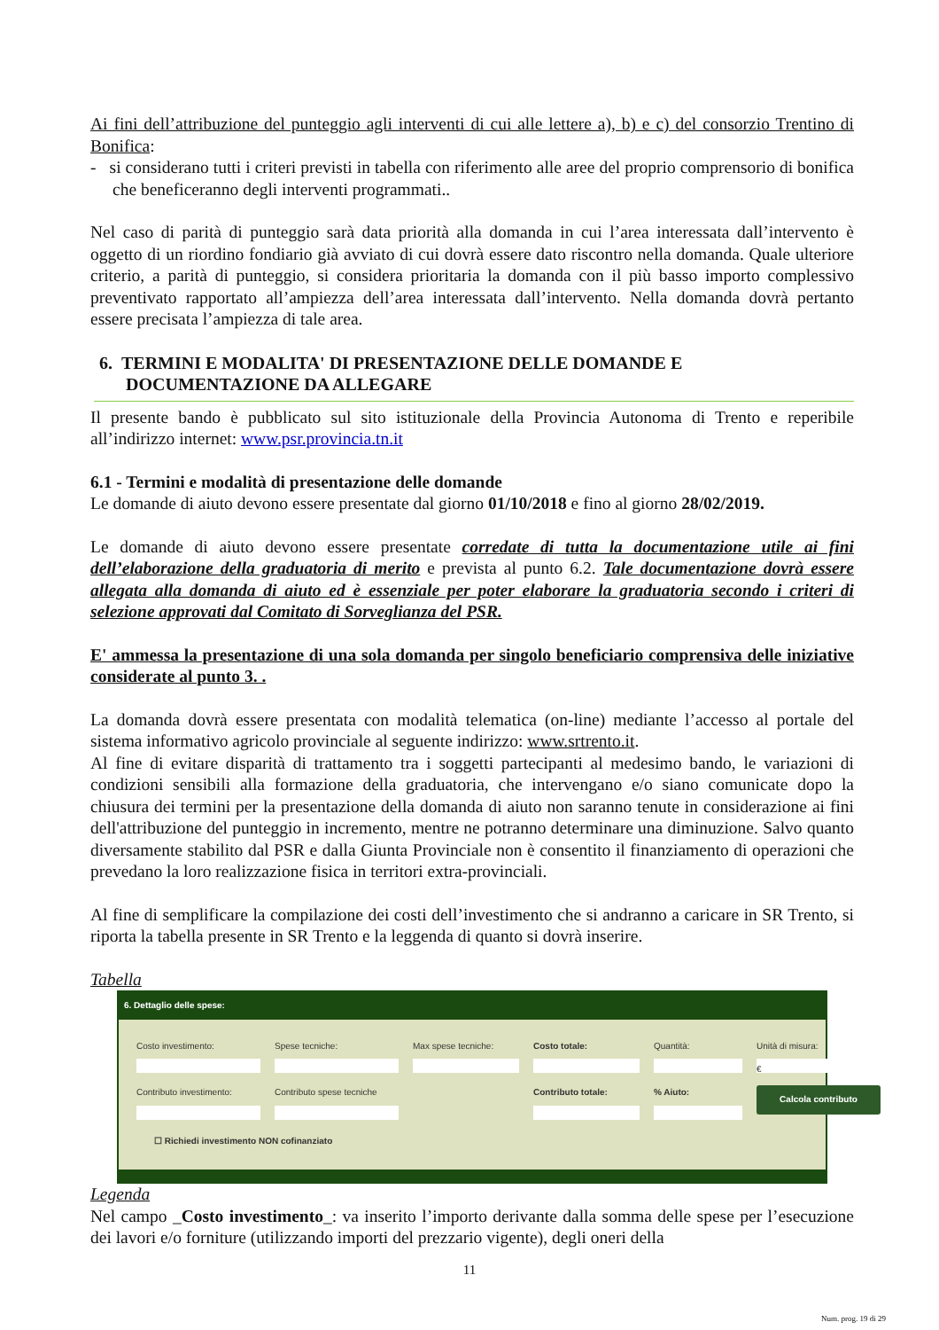Ai fini dell’attribuzione del punteggio agli interventi di cui alle lettere a), b) e c) del consorzio Trentino di Bonifica:
- si considerano tutti i criteri previsti in tabella con riferimento alle aree del proprio comprensorio di bonifica che beneficeranno degli interventi programmati..
Nel caso di parità di punteggio sarà data priorità alla domanda in cui l’area interessata dall’intervento è oggetto di un riordino fondiario già avviato di cui dovrà essere dato riscontro nella domanda. Quale ulteriore criterio, a parità di punteggio, si considera prioritaria la domanda con il più basso importo complessivo preventivato rapportato all’ampiezza dell’area interessata dall’intervento. Nella domanda dovrà pertanto essere precisata l’ampiezza di tale area.
6. TERMINI E MODALITA' DI PRESENTAZIONE DELLE DOMANDE E
DOCUMENTAZIONE DA ALLEGARE
Il presente bando è pubblicato sul sito istituzionale della Provincia Autonoma di Trento e reperibile all’indirizzo internet: www.psr.provincia.tn.it
6.1 - Termini e modalità di presentazione delle domande
Le domande di aiuto devono essere presentate dal giorno 01/10/2018 e fino al giorno 28/02/2019.
Le domande di aiuto devono essere presentate corredate di tutta la documentazione utile ai fini dell’elaborazione della graduatoria di merito e prevista al punto 6.2. Tale documentazione dovrà essere allegata alla domanda di aiuto ed è essenziale per poter elaborare la graduatoria secondo i criteri di selezione approvati dal Comitato di Sorveglianza del PSR.
E' ammessa la presentazione di una sola domanda per singolo beneficiario comprensiva delle iniziative considerate al punto 3. .
La domanda dovrà essere presentata con modalità telematica (on-line) mediante l’accesso al portale del sistema informativo agricolo provinciale al seguente indirizzo: www.srtrento.it.
Al fine di evitare disparità di trattamento tra i soggetti partecipanti al medesimo bando, le variazioni di condizioni sensibili alla formazione della graduatoria, che intervengano e/o siano comunicate dopo la chiusura dei termini per la presentazione della domanda di aiuto non saranno tenute in considerazione ai fini dell'attribuzione del punteggio in incremento, mentre ne potranno determinare una diminuzione. Salvo quanto diversamente stabilito dal PSR e dalla Giunta Provinciale non è consentito il finanziamento di operazioni che prevedano la loro realizzazione fisica in territori extra-provinciali.
Al fine di semplificare la compilazione dei costi dell’investimento che si andranno a caricare in SR Trento, si riporta la tabella presente in SR Trento e la leggenda di quanto si dovrà inserire.
Tabella
6. Dettaglio delle spese:
Costo investimento:
Spese tecniche:
Max spese tecniche:
Costo totale:
Quantità:
Unità di misura:
€
Contributo investimento:
Contributo spese tecniche
Contributo totale:
% Aiuto:
Calcola contributo
☐ Richiedi investimento NON cofinanziato
Legenda
Nel campo _Costo investimento_: va inserito l’importo derivante dalla somma delle spese per l’esecuzione dei lavori e/o forniture (utilizzando importi del prezzario vigente), degli oneri della
11
Num. prog. 19 di 29